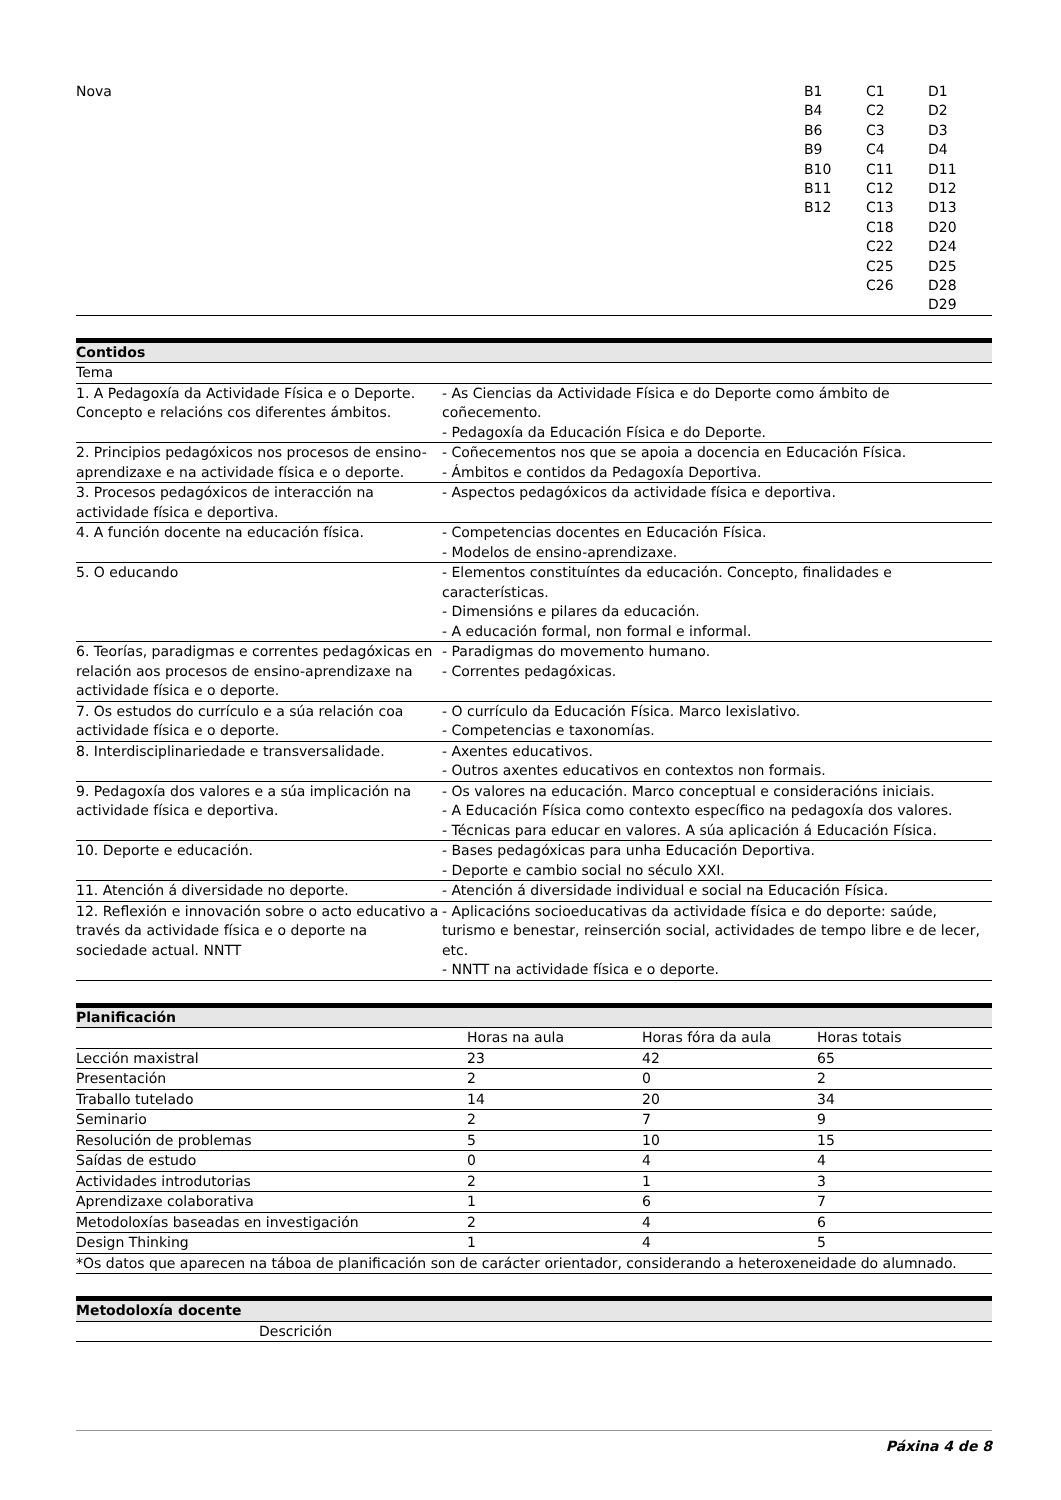| Nova | B1 B4 B6 B9 B10 B11 B12 | C1 C2 C3 C4 C11 C12 C13 C18 C22 C25 C26 | D1 D2 D3 D4 D11 D12 D13 D20 D24 D25 D28 D29 |
| Contidos | |
| --- | --- |
| Tema | |
| 1. A Pedagoxía da Actividade Física e o Deporte. Concepto e relacións cos diferentes ámbitos. | - As Ciencias da Actividade Física e do Deporte como ámbito de coñecemento. - Pedagoxía da Educación Física e do Deporte. |
| 2. Principios pedagóxicos nos procesos de ensino-aprendizaxe e na actividade física e o deporte. | - Coñecementos nos que se apoia a docencia en Educación Física. - Ámbitos e contidos da Pedagoxía Deportiva. |
| 3. Procesos pedagóxicos de interacción na actividade física e deportiva. | - Aspectos pedagóxicos da actividade física e deportiva. |
| 4. A función docente na educación física. | - Competencias docentes en Educación Física. - Modelos de ensino-aprendizaxe. |
| 5. O educando | - Elementos constituíntes da educación. Concepto, finalidades e características. - Dimensións e pilares da educación. - A educación formal, non formal e informal. |
| 6. Teorías, paradigmas e correntes pedagóxicas en relación aos procesos de ensino-aprendizaxe na actividade física e o deporte. | - Paradigmas do movemento humano. - Correntes pedagóxicas. |
| 7. Os estudos do currículo e a súa relación coa actividade física e o deporte. | - O currículo da Educación Física. Marco lexislativo. - Competencias e taxonomías. |
| 8. Interdisciplinariedade e transversalidade. | - Axentes educativos. - Outros axentes educativos en contextos non formais. |
| 9. Pedagoxía dos valores e a súa implicación na actividade física e deportiva. | - Os valores na educación. Marco conceptual e consideracións iniciais. - A Educación Física como contexto específico na pedagoxía dos valores. - Técnicas para educar en valores. A súa aplicación á Educación Física. |
| 10. Deporte e educación. | - Bases pedagóxicas para unha Educación Deportiva. - Deporte e cambio social no século XXI. |
| 11. Atención á diversidade no deporte. | - Atención á diversidade individual e social na Educación Física. |
| 12. Reflexión e innovación sobre o acto educativo a través da actividade física e o deporte na sociedade actual. NNTT | - Aplicacións socioeducativas da actividade física e do deporte: saúde, turismo e benestar, reinserción social, actividades de tempo libre e de lecer, etc. - NNTT na actividade física e o deporte. |
| Planificación | | | |
| --- | --- | --- | --- |
| | Horas na aula | Horas fóra da aula | Horas totais |
| Lección maxistral | 23 | 42 | 65 |
| Presentación | 2 | 0 | 2 |
| Traballo tutelado | 14 | 20 | 34 |
| Seminario | 2 | 7 | 9 |
| Resolución de problemas | 5 | 10 | 15 |
| Saídas de estudo | 0 | 4 | 4 |
| Actividades introdutorias | 2 | 1 | 3 |
| Aprendizaxe colaborativa | 1 | 6 | 7 |
| Metodoloxías baseadas en investigación | 2 | 4 | 6 |
| Design Thinking | 1 | 4 | 5 |
| *Os datos que aparecen na táboa de planificación son de carácter orientador, considerando a heteroxeneidade do alumnado. | | | |
| Metodoloxía docente | |
| --- | --- |
| | Descrición |
Páxina 4 de 8